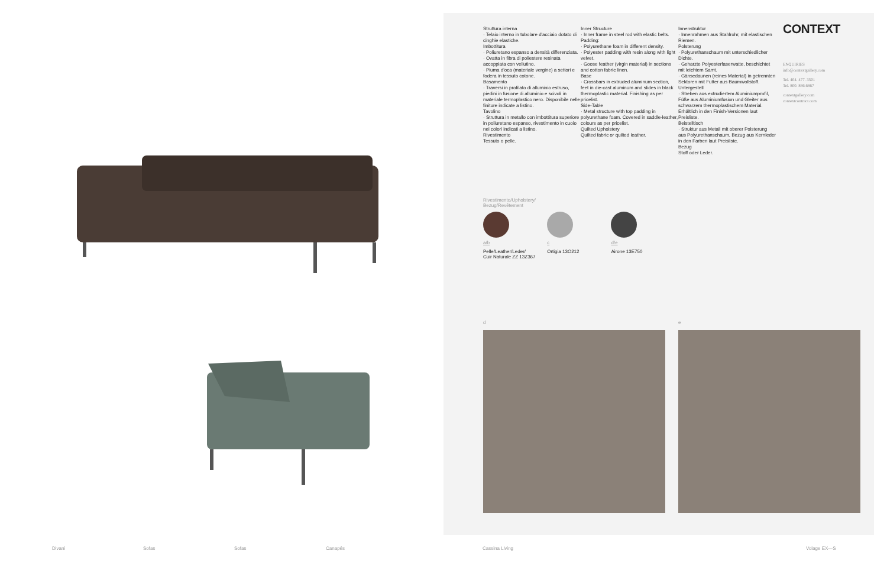Struttura interna
· Telaio interno in tubolare d'acciaio dotato di cinghie elastiche.
Imbottitura
· Poliuretano espanso a densità differenziata.
· Ovatta in fibra di poliestere resinata accoppiata con vellutino.
· Piuma d'oca (materiale vergine) a settori e fodera in tessuto cotone.
Basamento
· Traversi in profilato di alluminio estruso, piedini in fusione di alluminio e scivoli in materiale termoplastico nero. Disponibile nelle finiture indicate a listino.
Tavolino
· Struttura in metallo con imbottitura superiore in poliuretano espanso, rivestimento in cuoio nei colori indicati a listino.
Rivestimento
Tessuto o pelle.
Inner Structure
· Inner frame in steel rod with elastic belts.
Padding:
· Polyurethane foam in different density.
· Polyester padding with resin along with light velvet.
· Goose feather (virgin material) in sections and cotton fabric linen.
Base
· Crossbars in extruded aluminum section, feet in die-cast aluminum and slides in black thermoplastic material. Finishing as per pricelist.
Side-Table
· Metal structure with top padding in polyurethane foam. Covered in saddle-leather, colours as per pricelist.
Quilted Upholstery
Quilted fabric or quilted leather.
Innenstruktur
· Innenrahmen aus Stahlrohr, mit elastischen Riemen.
Polsterung
· Polyurethanschaum mit unterschiedlicher Dichte.
· Geharzte Polyesterfaserwatte, beschichtet mit leichtem Samt.
· Gänsedaunen (reines Material) in getrennten Sektoren mit Futter aus Baumwollstoff.
Untergestell
· Streben aus extrudiertem Aluminiumprofil, Füße aus Aluminiumfusion und Gleiter aus schwarzem thermoplastischem Material. Erhältlich in den Finish-Versionen laut Preisliste.
Beistelltisch
· Struktur aus Metall mit oberer Polsterung aus Polyurethanschaum, Bezug aus Kernleder in den Farben laut Preisliste.
Bezug
Stoff oder Leder.
CONTEXT
ENQUIRIES
info@contextgallery.com
Tel. 404. 477. 3501
Tel. 800. 886.6867
contextgallery.com
contextcontract.com
Rivestimento/Upholstery/
Bezug/Revêtement
a/b
Pelle/Leather/Leder/
Cuir Naturale ZZ 13Z367
c
Ortigia 13O212
d/e
Airone 13E750
d e
Divani Sofas Sofas Canapés Cassina Living Volage EX—S